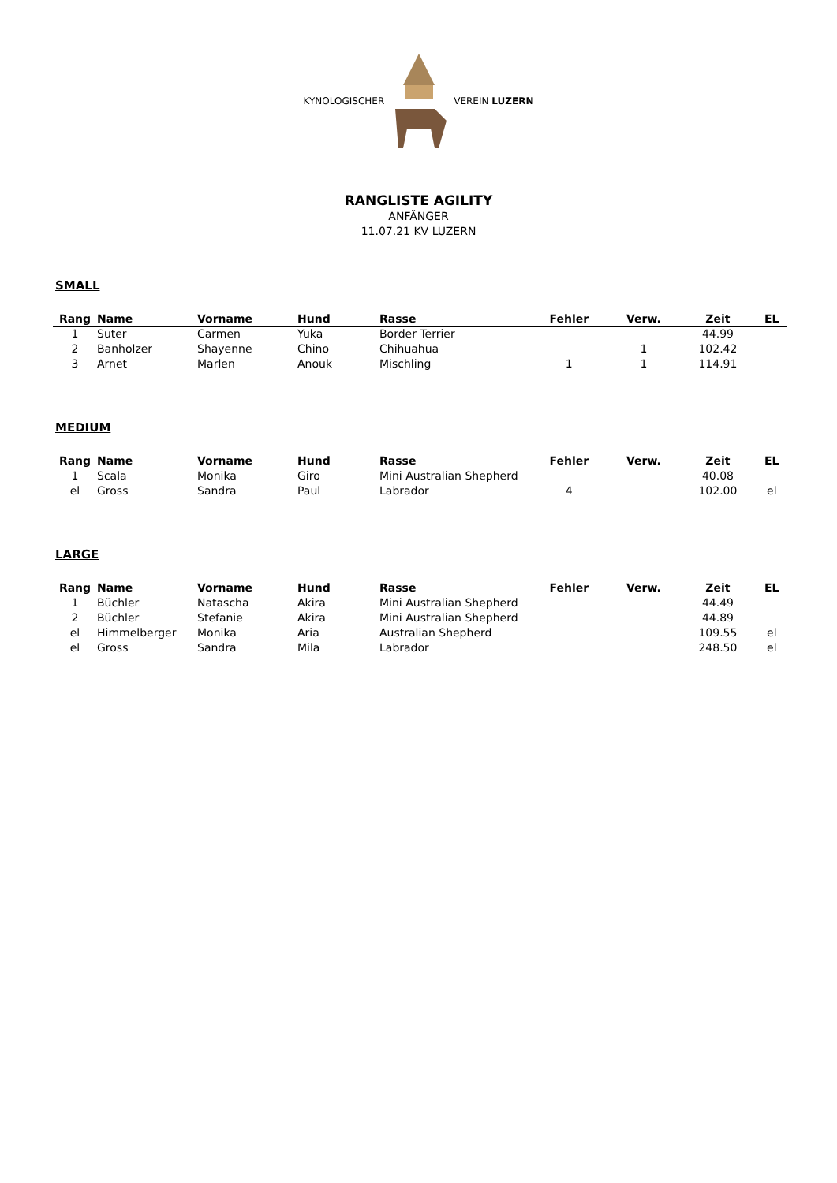KYNOLOGISCHER VEREIN LUZERN
RANGLISTE AGILITY
ANFÄNGER
11.07.21 KV LUZERN
SMALL
| Rang | Name | Vorname | Hund | Rasse | Fehler | Verw. | Zeit | EL |
| --- | --- | --- | --- | --- | --- | --- | --- | --- |
| 1 | Suter | Carmen | Yuka | Border Terrier | | | 44.99 | |
| 2 | Banholzer | Shayenne | Chino | Chihuahua | | 1 | 102.42 | |
| 3 | Arnet | Marlen | Anouk | Mischling | 1 | 1 | 114.91 | |
MEDIUM
| Rang | Name | Vorname | Hund | Rasse | Fehler | Verw. | Zeit | EL |
| --- | --- | --- | --- | --- | --- | --- | --- | --- |
| 1 | Scala | Monika | Giro | Mini Australian Shepherd | | | 40.08 | |
| el | Gross | Sandra | Paul | Labrador | 4 | | 102.00 | el |
LARGE
| Rang | Name | Vorname | Hund | Rasse | Fehler | Verw. | Zeit | EL |
| --- | --- | --- | --- | --- | --- | --- | --- | --- |
| 1 | Büchler | Natascha | Akira | Mini Australian Shepherd | | | 44.49 | |
| 2 | Büchler | Stefanie | Akira | Mini Australian Shepherd | | | 44.89 | |
| el | Himmelberger | Monika | Aria | Australian Shepherd | | | 109.55 | el |
| el | Gross | Sandra | Mila | Labrador | | | 248.50 | el |